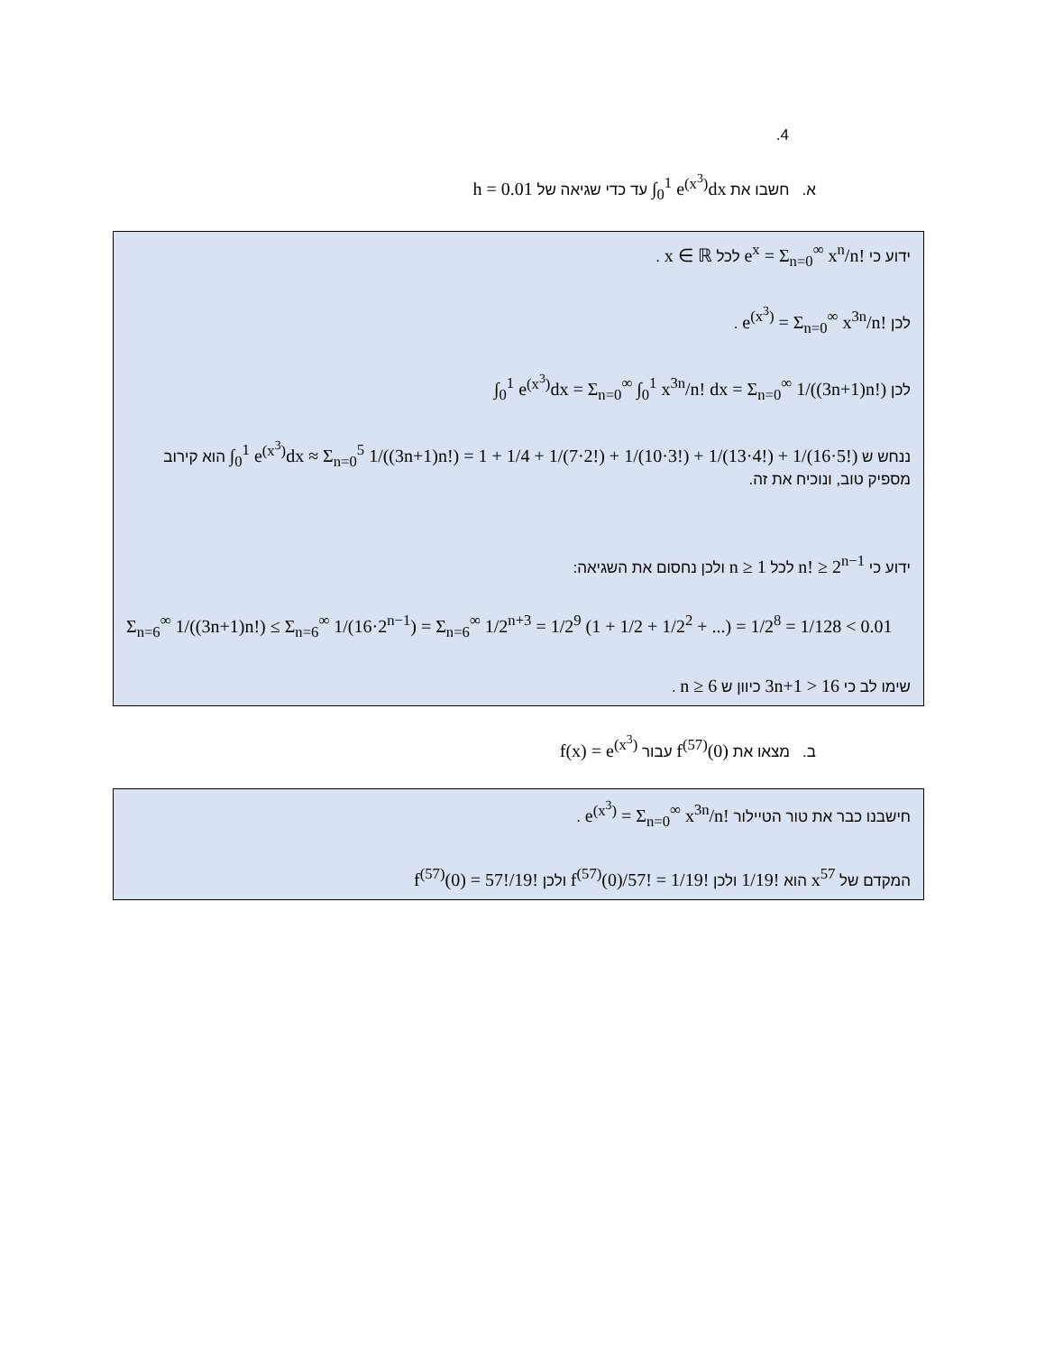.4
א. חשבו את ∫<sub>0</sub><sup>1</sup> e<sup>(x<sup>3</sup>)</sup>dx עד כדי שגיאה של h = 0.01
ידוע כי e<sup>x</sup> = Σ<sub>n=0</sub><sup>∞</sup> x<sup>n</sup>/n! לכל x ∈ ℝ .
לכן e<sup>(x<sup>3</sup>)</sup> = Σ<sub>n=0</sub><sup>∞</sup> x<sup>3n</sup>/n! .
לכן ∫<sub>0</sub><sup>1</sup> e<sup>(x<sup>3</sup>)</sup>dx = Σ<sub>n=0</sub><sup>∞</sup> ∫<sub>0</sub><sup>1</sup> x<sup>3n</sup>/n! dx = Σ<sub>n=0</sub><sup>∞</sup> 1/((3n+1)n!)
ננחש ש ∫<sub>0</sub><sup>1</sup> e<sup>(x<sup>3</sup>)</sup>dx ≈ Σ<sub>n=0</sub><sup>5</sup> 1/((3n+1)n!) = 1 + 1/4 + 1/(7·2!) + 1/(10·3!) + 1/(13·4!) + 1/(16·5!) הוא קירוב מספיק טוב, ונוכיח את זה.
ידוע כי n! ≥ 2<sup>n−1</sup> לכל n ≥ 1 ולכן נחסום את השגיאה:
Σ<sub>n=6</sub><sup>∞</sup> 1/((3n+1)n!) ≤ Σ<sub>n=6</sub><sup>∞</sup> 1/(16·2<sup>n−1</sup>) = Σ<sub>n=6</sub><sup>∞</sup> 1/2<sup>n+3</sup> = 1/2<sup>9</sup> (1 + 1/2 + 1/2<sup>2</sup> + ...) = 1/2<sup>8</sup> = 1/128 < 0.01
שימו לב כי 3n+1 > 16 כיוון ש n ≥ 6 .
ב. מצאו את f<sup>(57)</sup>(0) עבור f(x) = e<sup>(x<sup>3</sup>)</sup>
חישבנו כבר את טור הטיילור e<sup>(x<sup>3</sup>)</sup> = Σ<sub>n=0</sub><sup>∞</sup> x<sup>3n</sup>/n! .
המקדם של x<sup>57</sup> הוא 1/19! ולכן f<sup>(57)</sup>(0)/57! = 1/19! ולכן f<sup>(57)</sup>(0) = 57!/19!